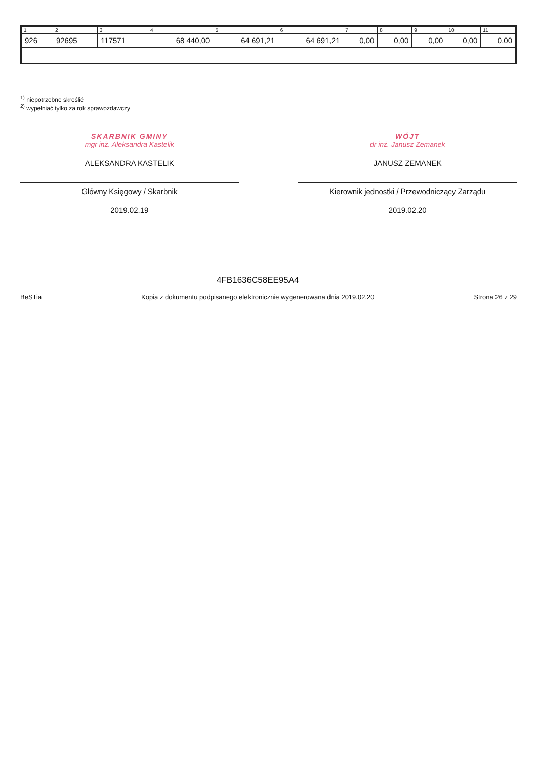| 1 | 2 | 3 | 4 | 5 | 6 | 7 | 8 | 9 | 10 | 11 |
| --- | --- | --- | --- | --- | --- | --- | --- | --- | --- | --- |
| 926 | 92695 | 117571 | 68 440,00 | 64 691,21 | 64 691,21 | 0,00 | 0,00 | 0,00 | 0,00 | 0,00 |
<sup>1)</sup> niepotrzebne skreślić
<sup>2)</sup> wypełniać tylko za rok sprawozdawczy
SKARBNIK GMINY
mgr inż. Aleksandra Kastelik
ALEKSANDRA KASTELIK
Główny Księgowy / Skarbnik
2019.02.19
WÓJT
dr inż. Janusz Zemanek
JANUSZ ZEMANEK
Kierownik jednostki / Przewodniczący Zarządu
2019.02.20
BeSTia
4FB1636C58EE95A4
Kopia z dokumentu podpisanego elektronicznie wygenerowana dnia 2019.02.20
Strona 26 z 29